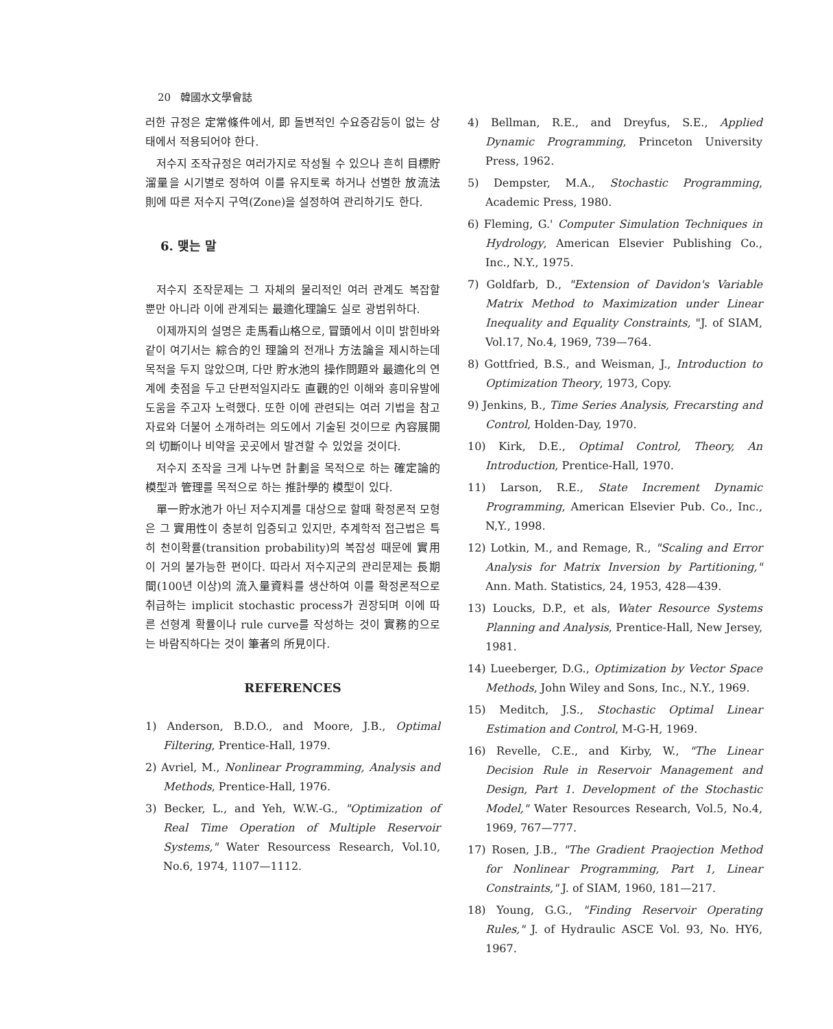20 韓國水文學會誌
러한 규정은 定常條件에서, 即 돌변적인 수요증감등이 없는 상태에서 적용되어야 한다.
저수지 조작규정은 여러가지로 작성될 수 있으나 흔히 目標貯溜量을 시기별로 정하여 이를 유지토록 하거나 선별한 放流法則에 따른 저수지 구역(Zone)을 설정하여 관리하기도 한다.
6. 맺는 말
저수지 조작문제는 그 자체의 물리적인 여러 관계도 복잡할 뿐만 아니라 이에 관계되는 最適化理論도 실로 광범위하다.
이제까지의 설명은 走馬看山格으로, 冒頭에서 이미 밝힌바와 같이 여기서는 綜合的인 理論의 전개나 方法論을 제시하는데 목적을 두지 않았으며, 다만 貯水池의 操作問題와 最適化의 연계에 촛점을 두고 단편적일지라도 直觀的인 이해와 흥미유발에 도움을 주고자 노력했다. 또한 이에 관련되는 여러 기법을 참고자료와 더불어 소개하려는 의도에서 기술된 것이므로 內容展開의 切斷이나 비약을 곳곳에서 발견할 수 있었을 것이다.
저수지 조작을 크게 나누면 計劃을 목적으로 하는 確定論的 模型과 管理를 목적으로 하는 推計學的 模型이 있다.
單一貯水池가 아닌 저수지계를 대상으로 할때 확정론적 모형은 그 實用性이 충분히 입증되고 있지만, 추계학적 접근법은 특히 천이확률(transition probability)의 복잡성 때문에 實用이 거의 불가능한 편이다. 따라서 저수지군의 관리문제는 長期間(100년 이상)의 流入量資料를 생산하여 이를 확정론적으로 취급하는 implicit stochastic process가 권장되며 이에 따른 선형계 확률이나 rule curve를 작성하는 것이 實務的으로는 바람직하다는 것이 筆者의 所見이다.
REFERENCES
1) Anderson, B.D.O., and Moore, J.B., Optimal Filtering, Prentice-Hall, 1979.
2) Avriel, M., Nonlinear Programming, Analysis and Methods, Prentice-Hall, 1976.
3) Becker, L., and Yeh, W.W.-G., "Optimization of Real Time Operation of Multiple Reservoir Systems," Water Resourcess Research, Vol.10, No.6, 1974, 1107—1112.
4) Bellman, R.E., and Dreyfus, S.E., Applied Dynamic Programming, Princeton University Press, 1962.
5) Dempster, M.A., Stochastic Programming, Academic Press, 1980.
6) Fleming, G.' Computer Simulation Techniques in Hydrology, American Elsevier Publishing Co., Inc., N.Y., 1975.
7) Goldfarb, D., "Extension of Davidon's Variable Matrix Method to Maximization under Linear Inequality and Equality Constraints, "J. of SIAM, Vol.17, No.4, 1969, 739—764.
8) Gottfried, B.S., and Weisman, J., Introduction to Optimization Theory, 1973, Copy.
9) Jenkins, B., Time Series Analysis, Frecarsting and Control, Holden-Day, 1970.
10) Kirk, D.E., Optimal Control, Theory, An Introduction, Prentice-Hall, 1970.
11) Larson, R.E., State Increment Dynamic Programming, American Elsevier Pub. Co., Inc., N,Y., 1998.
12) Lotkin, M., and Remage, R., "Scaling and Error Analysis for Matrix Inversion by Partitioning," Ann. Math. Statistics, 24, 1953, 428—439.
13) Loucks, D.P., et als, Water Resource Systems Planning and Analysis, Prentice-Hall, New Jersey, 1981.
14) Lueeberger, D.G., Optimization by Vector Space Methods, John Wiley and Sons, Inc., N.Y., 1969.
15) Meditch, J.S., Stochastic Optimal Linear Estimation and Control, M-G-H, 1969.
16) Revelle, C.E., and Kirby, W., "The Linear Decision Rule in Reservoir Management and Design, Part 1. Development of the Stochastic Model," Water Resources Research, Vol.5, No.4, 1969, 767—777.
17) Rosen, J.B., "The Gradient Praojection Method for Nonlinear Programming, Part 1, Linear Constraints," J. of SIAM, 1960, 181—217.
18) Young, G.G., "Finding Reservoir Operating Rules," J. of Hydraulic ASCE Vol. 93, No. HY6, 1967.